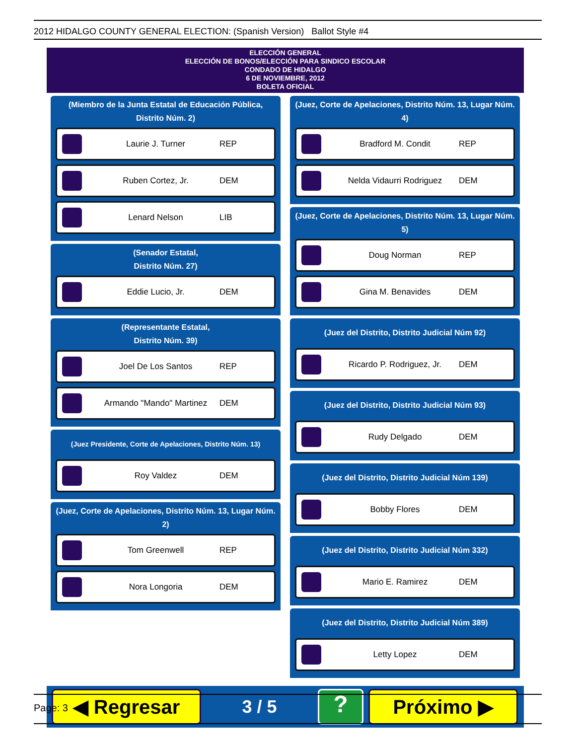2012 HIDALGO COUNTY GENERAL ELECTION: (Spanish Version) Ballot Style #4
ELECCIÓN GENERAL
ELECCIÓN DE BONOS/ELECCIÓN PARA SINDICO ESCOLAR
CONDADO DE HIDALGO
6 DE NOVIEMBRE, 2012
BOLETA OFICIAL
(Miembro de la Junta Estatal de Educación Pública, Distrito Núm. 2)
Laurie J. Turner REP
Ruben Cortez, Jr. DEM
Lenard Nelson LIB
(Senador Estatal,
Distrito Núm. 27)
Eddie Lucio, Jr. DEM
(Representante Estatal,
Distrito Núm. 39)
Joel De Los Santos REP
Armando "Mando" Martinez DEM
(Juez Presidente, Corte de Apelaciones, Distrito Núm. 13)
Roy Valdez DEM
(Juez, Corte de Apelaciones, Distrito Núm. 13, Lugar Núm. 2)
Tom Greenwell REP
Nora Longoria DEM
(Juez, Corte de Apelaciones, Distrito Núm. 13, Lugar Núm. 4)
Bradford M. Condit REP
Nelda Vidaurri Rodriguez DEM
(Juez, Corte de Apelaciones, Distrito Núm. 13, Lugar Núm. 5)
Doug Norman REP
Gina M. Benavides DEM
(Juez del Distrito, Distrito Judicial Núm 92)
Ricardo P. Rodriguez, Jr. DEM
(Juez del Distrito, Distrito Judicial Núm 93)
Rudy Delgado DEM
(Juez del Distrito, Distrito Judicial Núm 139)
Bobby Flores DEM
(Juez del Distrito, Distrito Judicial Núm 332)
Mario E. Ramirez DEM
(Juez del Distrito, Distrito Judicial Núm 389)
Letty Lopez DEM
◀ Regresar
3 / 5
?
Próximo ▶
Page: 3